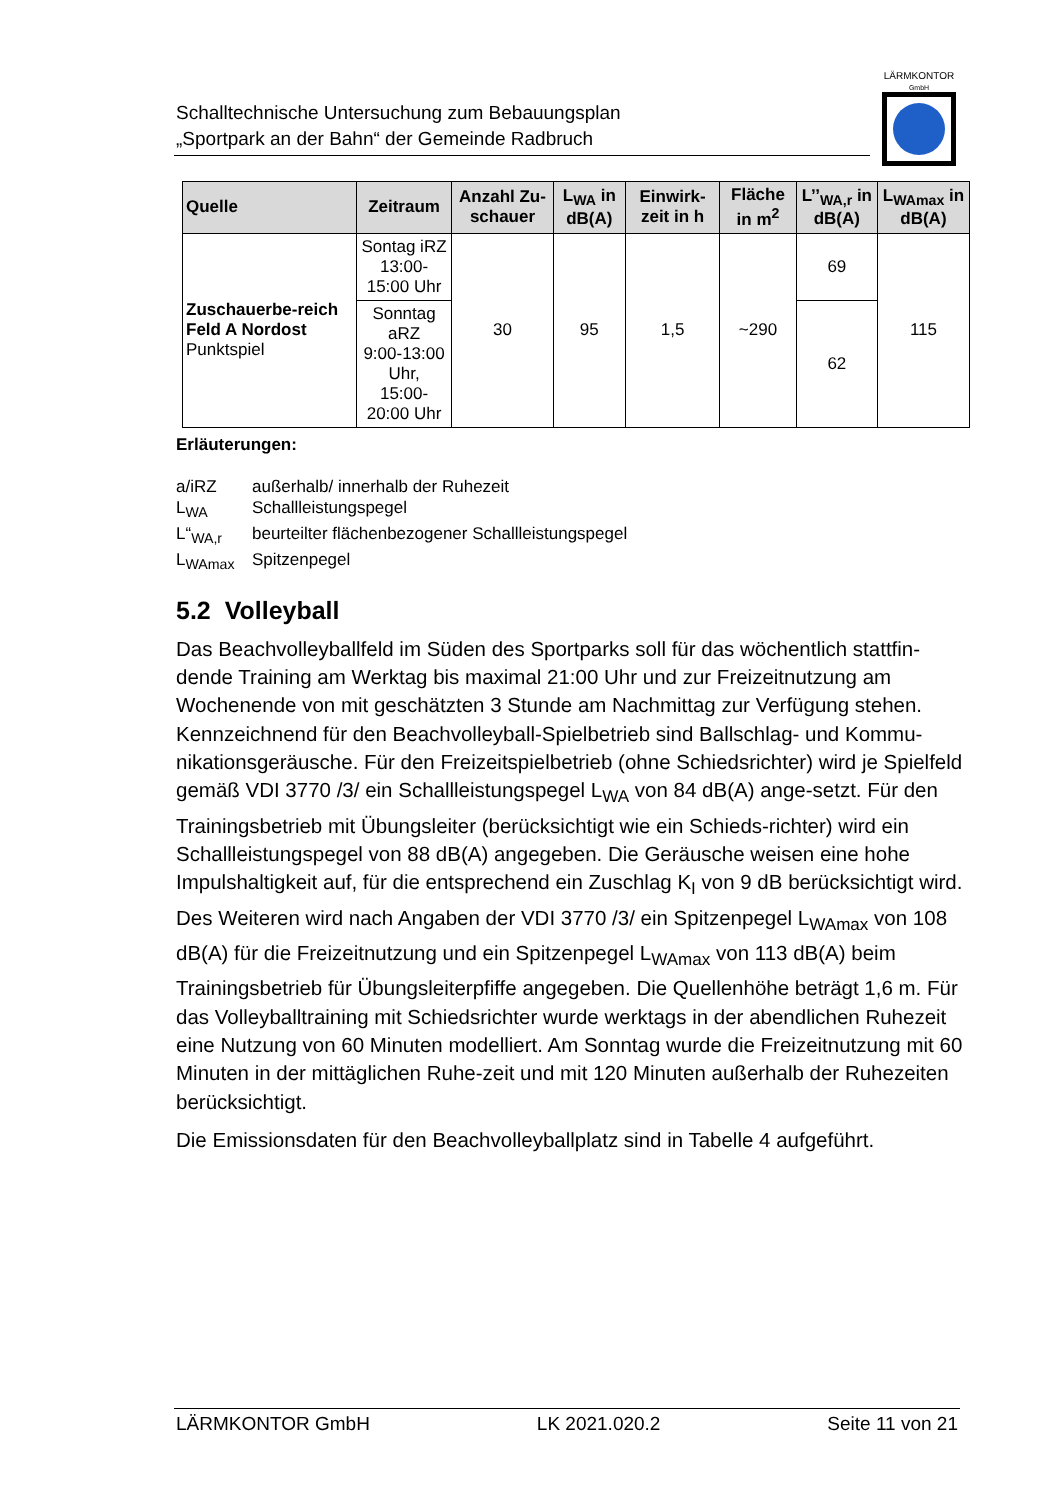Schalltechnische Untersuchung zum Bebauungsplan
„Sportpark an der Bahn“ der Gemeinde Radbruch
LÄRMKONTOR
GmbH
| Quelle | Zeitraum | Anzahl Zu-schauer | L<sub>WA</sub> in dB(A) | Einwirk-zeit in h | Fläche in m<sup>2</sup> | L’’<sub>WA,r</sub> in dB(A) | L<sub>WAmax</sub> in dB(A) |
| --- | --- | --- | --- | --- | --- | --- | --- |
| Zuschauerbe-reich Feld A Nordost Punktspiel | Sontag iRZ 13:00-15:00 Uhr | 30 | 95 | 1,5 | ~290 | 69 | 115 |
| | Sonntag aRZ 9:00-13:00 Uhr, 15:00-20:00 Uhr | | | | | 62 | |
Erläuterungen:
a/iRZ außerhalb/ innerhalb der Ruhezeit
L<sub>WA</sub> Schallleistungspegel
L“<sub>WA,r</sub> beurteilter flächenbezogener Schallleistungspegel
L<sub>WAmax</sub> Spitzenpegel
5.2 Volleyball
Das Beachvolleyballfeld im Süden des Sportparks soll für das wöchentlich stattfin-dende Training am Werktag bis maximal 21:00 Uhr und zur Freizeitnutzung am Wochenende von mit geschätzten 3 Stunde am Nachmittag zur Verfügung stehen. Kennzeichnend für den Beachvolleyball-Spielbetrieb sind Ballschlag- und Kommu-nikationsgeräusche. Für den Freizeitspielbetrieb (ohne Schiedsrichter) wird je Spielfeld gemäß VDI 3770 /3/ ein Schallleistungspegel L<sub>WA</sub> von 84 dB(A) ange-setzt. Für den Trainingsbetrieb mit Übungsleiter (berücksichtigt wie ein Schieds-richter) wird ein Schallleistungspegel von 88 dB(A) angegeben. Die Geräusche weisen eine hohe Impulshaltigkeit auf, für die entsprechend ein Zuschlag K<sub>I</sub> von 9 dB berücksichtigt wird. Des Weiteren wird nach Angaben der VDI 3770 /3/ ein Spitzenpegel L<sub>WAmax</sub> von 108 dB(A) für die Freizeitnutzung und ein Spitzenpegel L<sub>WAmax</sub> von 113 dB(A) beim Trainingsbetrieb für Übungsleiterpfiffe angegeben. Die Quellenhöhe beträgt 1,6 m. Für das Volleyballtraining mit Schiedsrichter wurde werktags in der abendlichen Ruhezeit eine Nutzung von 60 Minuten modelliert. Am Sonntag wurde die Freizeitnutzung mit 60 Minuten in der mittäglichen Ruhe-zeit und mit 120 Minuten außerhalb der Ruhezeiten berücksichtigt.
Die Emissionsdaten für den Beachvolleyballplatz sind in Tabelle 4 aufgeführt.
LÄRMKONTOR GmbH LK 2021.020.2 Seite 11 von 21